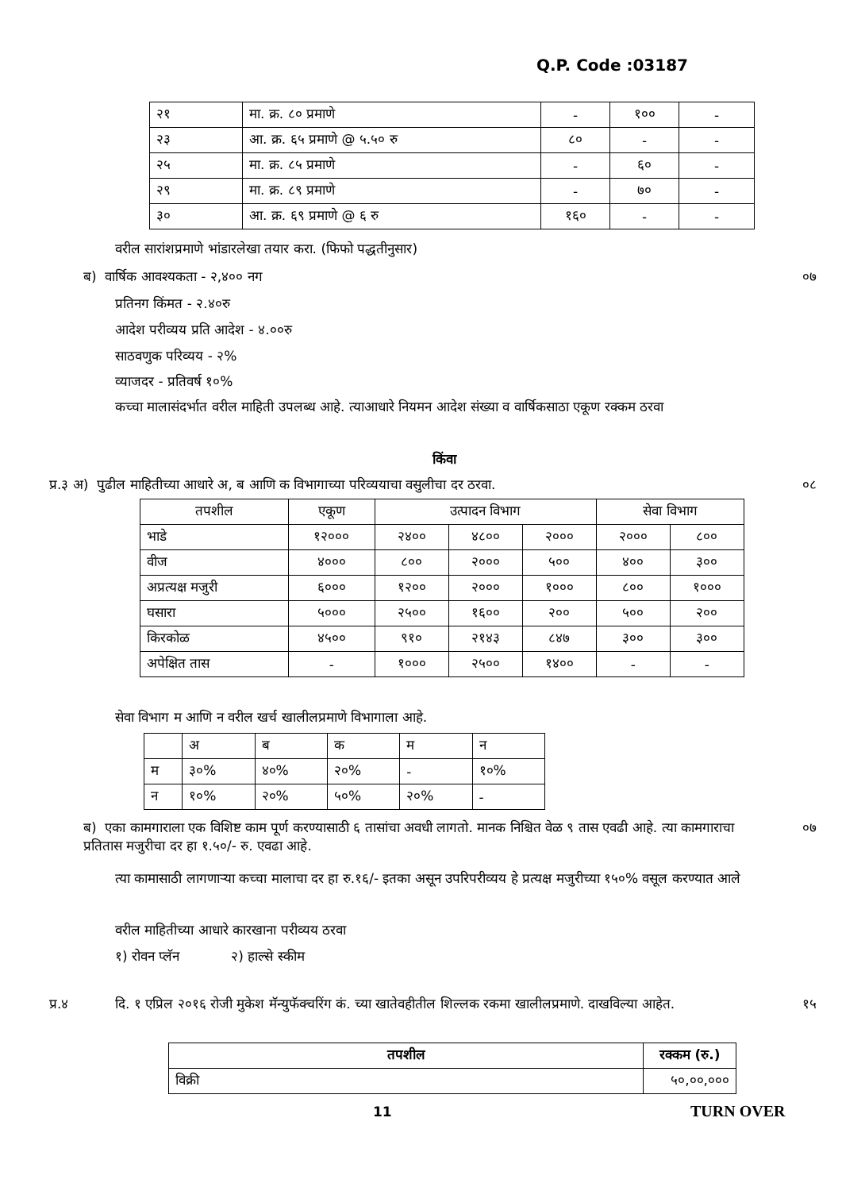Q.P. Code :03187
| २१ | मा. क्र. ८० प्रमाणे | - | १०० | - |
| २३ | आ. क्र. ६५ प्रमाणे @ ५.५० रु | ८० | - | - |
| २५ | मा. क्र. ८५ प्रमाणे | - | ६० | - |
| २९ | मा. क्र. ८९ प्रमाणे | - | ७० | - |
| ३० | आ. क्र. ६९ प्रमाणे @ ६ रु | १६० | - | - |
वरील सारांशप्रमाणे भांडारलेखा तयार करा. (फिफो पद्धतीनुसार)
ब) वार्षिक आवश्यकता - २,४०० नग
०७
प्रतिनग किंमत - २.४०रु
आदेश परीव्यय प्रति आदेश - ४.००रु
साठवणुक परिव्यय - २%
व्याजदर - प्रतिवर्ष १०%
कच्चा मालासंदर्भात वरील माहिती उपलब्ध आहे. त्याआधारे नियमन आदेश संख्या व वार्षिकसाठा एकूण रक्कम ठरवा
किंवा
प्र.३ अ) पुढील माहितीच्या आधारे अ, ब आणि क विभागाच्या परिव्ययाचा वसुलीचा दर ठरवा.
०८
| तपशील | एकूण | उत्पादन विभाग | | | सेवा विभाग | |
| भाडे | १२००० | २४०० | ४८०० | २००० | २००० | ८०० |
| वीज | ४००० | ८०० | २००० | ५०० | ४०० | ३०० |
| अप्रत्यक्ष मजुरी | ६००० | १२०० | २००० | १००० | ८०० | १००० |
| घसारा | ५००० | २५०० | १६०० | २०० | ५०० | २०० |
| किरकोळ | ४५०० | ९१० | २१४३ | ८४७ | ३०० | ३०० |
| अपेक्षित तास | - | १००० | २५०० | १४०० | - | - |
सेवा विभाग म आणि न वरील खर्च खालीलप्रमाणे विभागाला आहे.
| | अ | ब | क | म | न |
| म | ३०% | ४०% | २०% | - | १०% |
| न | १०% | २०% | ५०% | २०% | - |
ब) एका कामगाराला एक विशिष्ट काम पूर्ण करण्यासाठी ६ तासांचा अवधी लागतो. मानक निश्चित वेळ ९ तास एवढी आहे. त्या कामगाराचा प्रतितास मजुरीचा दर हा १.५०/- रु. एवढा आहे.
०७
त्या कामासाठी लागणाऱ्या कच्चा मालाचा दर हा रु.१६/- इतका असून उपरिपरीव्यय हे प्रत्यक्ष मजुरीच्या १५०% वसूल करण्यात आले
वरील माहितीच्या आधारे कारखाना परीव्यय ठरवा
१) रोवन प्लॅन २) हाल्से स्कीम
प्र.४
दि. १ एप्रिल २०१६ रोजी मुकेश मॅन्युफॅक्चरिंग कं. च्या खातेवहीतील शिल्लक रकमा खालीलप्रमाणे. दाखविल्या आहेत.
१५
| तपशील | रक्कम (रु.) |
| --- | --- |
| विक्री | ५०,००,००० |
11 TURN OVER